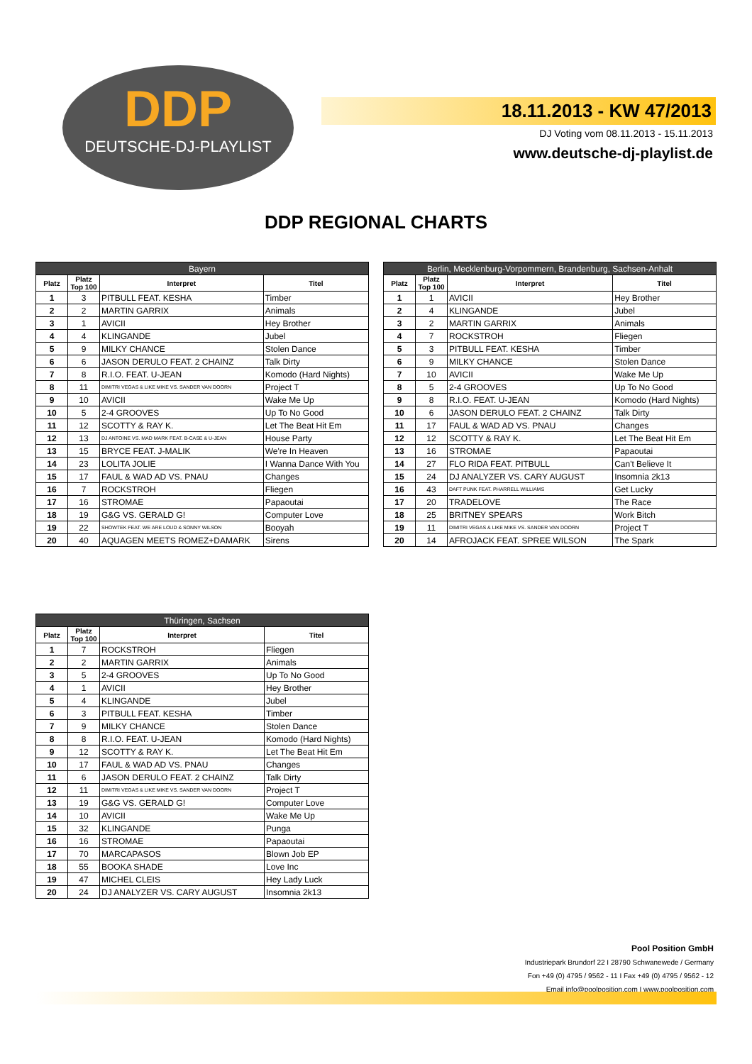DDP
DEUTSCHE-DJ-PLAYLIST
18.11.2013 - KW 47/2013
DJ Voting vom 08.11.2013 - 15.11.2013
www.deutsche-dj-playlist.de
DDP REGIONAL CHARTS
| Bayern | | | |
| --- | --- | --- | --- |
| Platz | Platz Top 100 | Interpret | Titel |
| 1 | 3 | PITBULL FEAT. KESHA | Timber |
| 2 | 2 | MARTIN GARRIX | Animals |
| 3 | 1 | AVICII | Hey Brother |
| 4 | 4 | KLINGANDE | Jubel |
| 5 | 9 | MILKY CHANCE | Stolen Dance |
| 6 | 6 | JASON DERULO FEAT. 2 CHAINZ | Talk Dirty |
| 7 | 8 | R.I.O. FEAT. U-JEAN | Komodo (Hard Nights) |
| 8 | 11 | DIMITRI VEGAS & LIKE MIKE VS. SANDER VAN DOORN | Project T |
| 9 | 10 | AVICII | Wake Me Up |
| 10 | 5 | 2-4 GROOVES | Up To No Good |
| 11 | 12 | SCOTTY & RAY K. | Let The Beat Hit Em |
| 12 | 13 | DJ ANTOINE VS. MAD MARK FEAT. B-CASE & U-JEAN | House Party |
| 13 | 15 | BRYCE FEAT. J-MALIK | We're In Heaven |
| 14 | 23 | LOLITA JOLIE | I Wanna Dance With You |
| 15 | 17 | FAUL & WAD AD VS. PNAU | Changes |
| 16 | 7 | ROCKSTROH | Fliegen |
| 17 | 16 | STROMAE | Papaoutai |
| 18 | 19 | G&G VS. GERALD G! | Computer Love |
| 19 | 22 | SHOWTEK FEAT. WE ARE LOUD & SONNY WILSON | Booyah |
| 20 | 40 | AQUAGEN MEETS ROMEZ+DAMARK | Sirens |
| Berlin, Mecklenburg-Vorpommern, Brandenburg, Sachsen-Anhalt | | | |
| --- | --- | --- | --- |
| Platz | Platz Top 100 | Interpret | Titel |
| 1 | 1 | AVICII | Hey Brother |
| 2 | 4 | KLINGANDE | Jubel |
| 3 | 2 | MARTIN GARRIX | Animals |
| 4 | 7 | ROCKSTROH | Fliegen |
| 5 | 3 | PITBULL FEAT. KESHA | Timber |
| 6 | 9 | MILKY CHANCE | Stolen Dance |
| 7 | 10 | AVICII | Wake Me Up |
| 8 | 5 | 2-4 GROOVES | Up To No Good |
| 9 | 8 | R.I.O. FEAT. U-JEAN | Komodo (Hard Nights) |
| 10 | 6 | JASON DERULO FEAT. 2 CHAINZ | Talk Dirty |
| 11 | 17 | FAUL & WAD AD VS. PNAU | Changes |
| 12 | 12 | SCOTTY & RAY K. | Let The Beat Hit Em |
| 13 | 16 | STROMAE | Papaoutai |
| 14 | 27 | FLO RIDA FEAT. PITBULL | Can't Believe It |
| 15 | 24 | DJ ANALYZER VS. CARY AUGUST | Insomnia 2k13 |
| 16 | 43 | DAFT PUNK FEAT. PHARRELL WILLIAMS | Get Lucky |
| 17 | 20 | TRADELOVE | The Race |
| 18 | 25 | BRITNEY SPEARS | Work Bitch |
| 19 | 11 | DIMITRI VEGAS & LIKE MIKE VS. SANDER VAN DOORN | Project T |
| 20 | 14 | AFROJACK FEAT. SPREE WILSON | The Spark |
| Thüringen, Sachsen | | | |
| --- | --- | --- | --- |
| Platz | Platz Top 100 | Interpret | Titel |
| 1 | 7 | ROCKSTROH | Fliegen |
| 2 | 2 | MARTIN GARRIX | Animals |
| 3 | 5 | 2-4 GROOVES | Up To No Good |
| 4 | 1 | AVICII | Hey Brother |
| 5 | 4 | KLINGANDE | Jubel |
| 6 | 3 | PITBULL FEAT. KESHA | Timber |
| 7 | 9 | MILKY CHANCE | Stolen Dance |
| 8 | 8 | R.I.O. FEAT. U-JEAN | Komodo (Hard Nights) |
| 9 | 12 | SCOTTY & RAY K. | Let The Beat Hit Em |
| 10 | 17 | FAUL & WAD AD VS. PNAU | Changes |
| 11 | 6 | JASON DERULO FEAT. 2 CHAINZ | Talk Dirty |
| 12 | 11 | DIMITRI VEGAS & LIKE MIKE VS. SANDER VAN DOORN | Project T |
| 13 | 19 | G&G VS. GERALD G! | Computer Love |
| 14 | 10 | AVICII | Wake Me Up |
| 15 | 32 | KLINGANDE | Punga |
| 16 | 16 | STROMAE | Papaoutai |
| 17 | 70 | MARCAPASOS | Blown Job EP |
| 18 | 55 | BOOKA SHADE | Love Inc |
| 19 | 47 | MICHEL CLEIS | Hey Lady Luck |
| 20 | 24 | DJ ANALYZER VS. CARY AUGUST | Insomnia 2k13 |
Pool Position GmbH
Industriepark Brundorf 22 I 28790 Schwanewede / Germany
Fon +49 (0) 4795 / 9562 - 11 I Fax +49 (0) 4795 / 9562 - 12
Email info@poolposition.com I www.poolposition.com